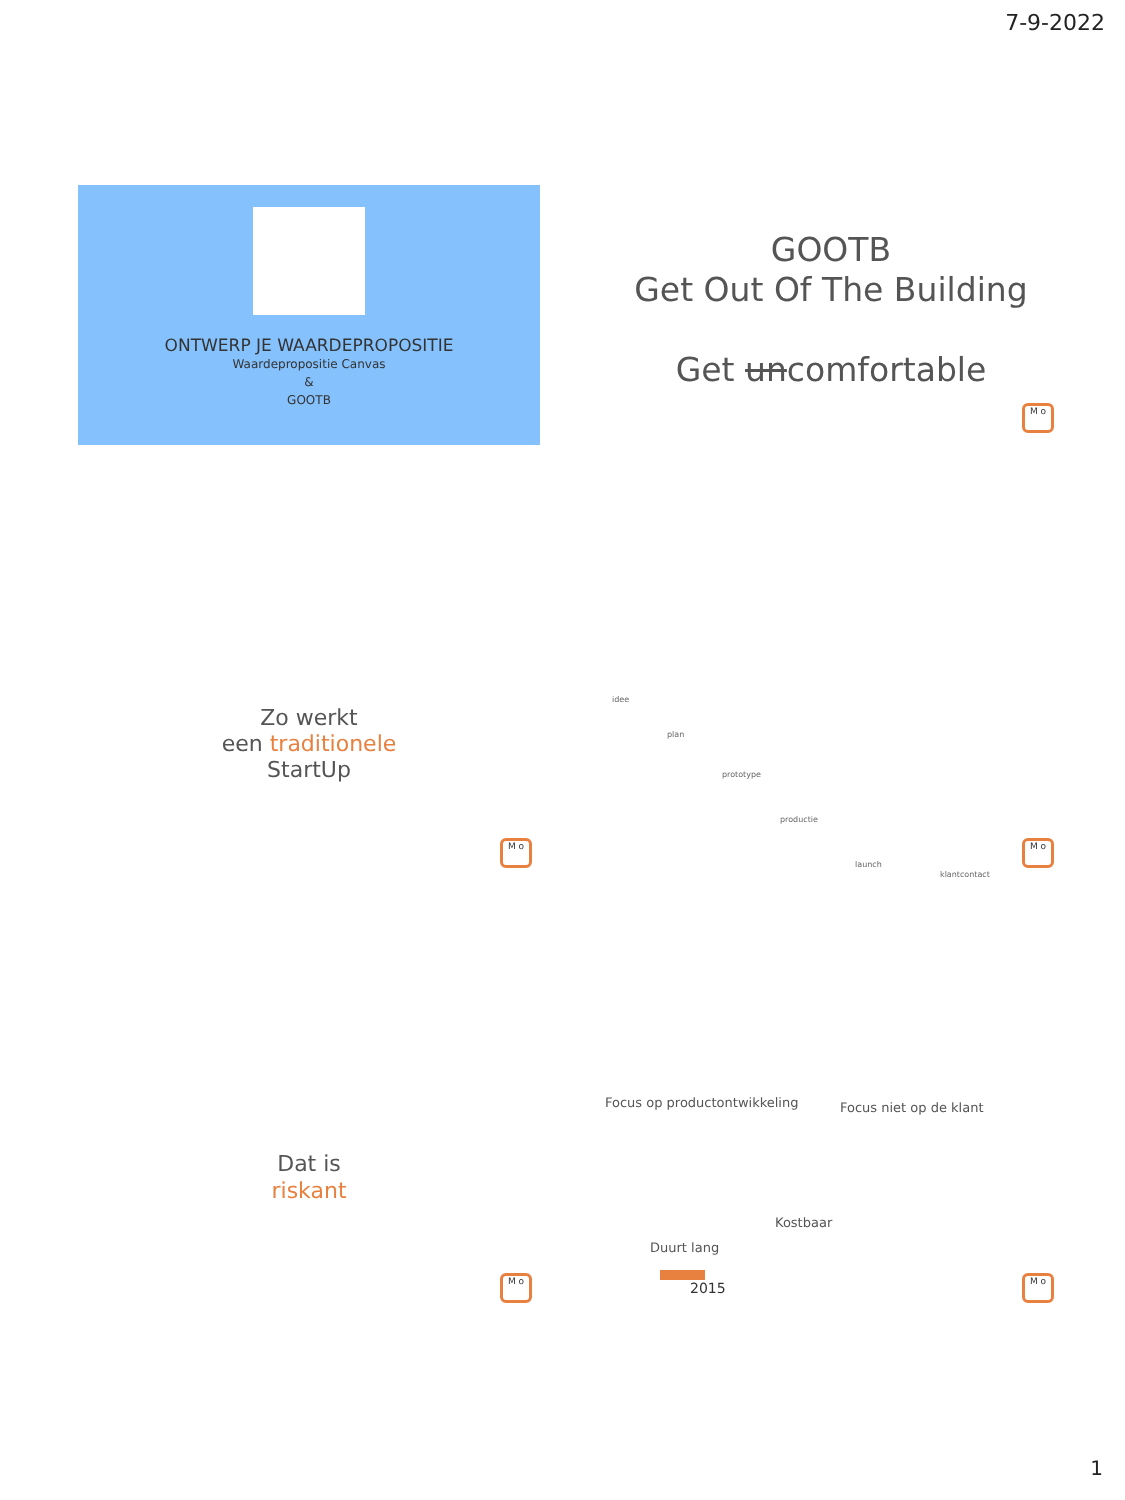7-9-2022
ONTWERP JE WAARDEPROPOSITIE
Waardepropositie Canvas
&
GOOTB
GOOTB
Get Out Of The Building
Get uncomfortable
M o
Zo werkt
een traditionele
StartUp
M o
idee
plan
prototype
productie
launch
klantcontact
M o
Dat is
riskant
M o
Focus op productontwikkeling Focus niet op de klant
Kostbaar
Duurt lang
2015
M o
1